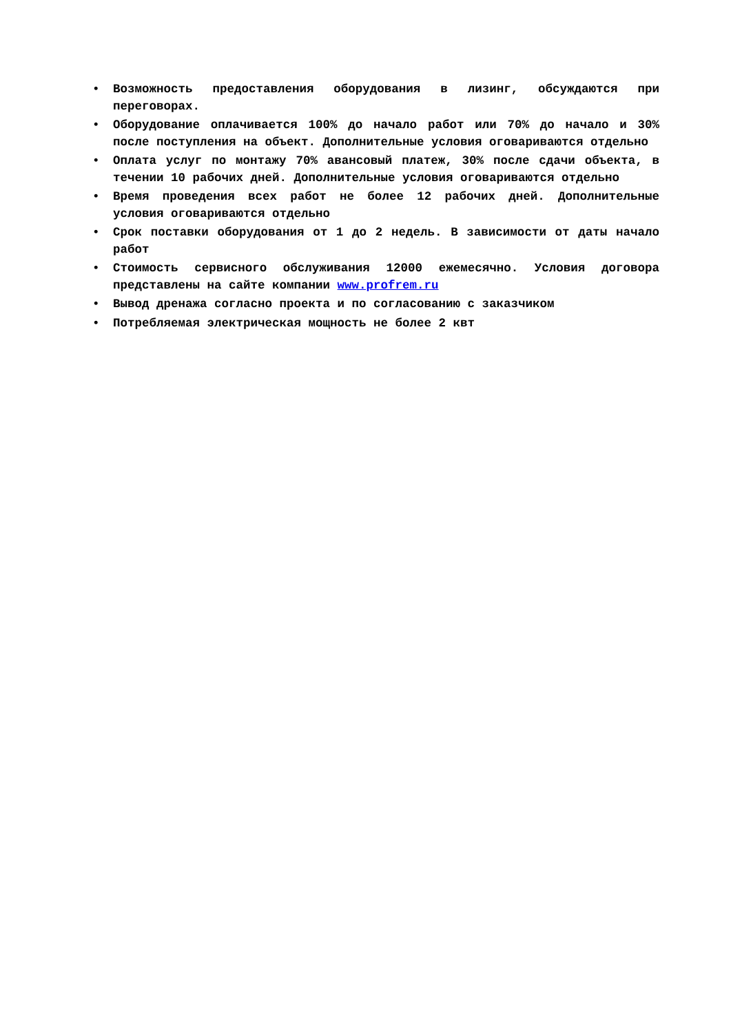• Возможность предоставления оборудования в лизинг, обсуждаются при переговорах.
• Оборудование оплачивается 100% до начало работ или 70% до начало и 30% после поступления на объект. Дополнительные условия оговариваются отдельно
• Оплата услуг по монтажу 70% авансовый платеж, 30% после сдачи объекта, в течении 10 рабочих дней. Дополнительные условия оговариваются отдельно
• Время проведения всех работ не более 12 рабочих дней. Дополнительные условия оговариваются отдельно
• Срок поставки оборудования от 1 до 2 недель. В зависимости от даты начало работ
• Стоимость сервисного обслуживания 12000 ежемесячно. Условия договора представлены на сайте компании www.profrem.ru
• Вывод дренажа согласно проекта и по согласованию с заказчиком
• Потребляемая электрическая мощность не более 2 квт